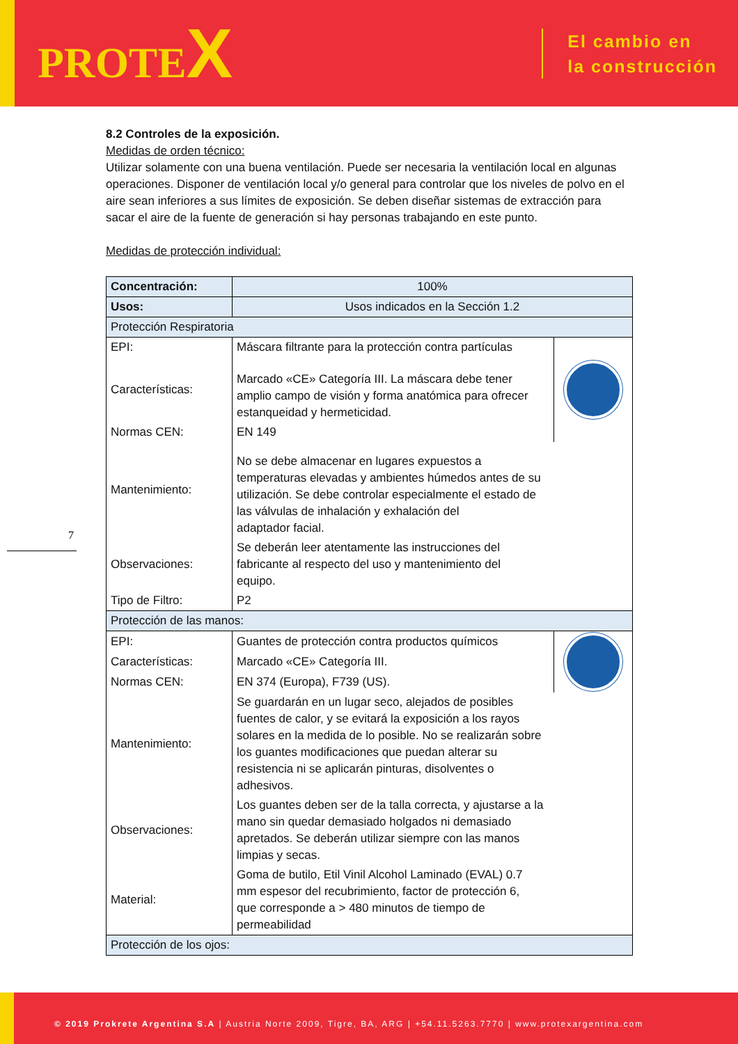PROTEX
El cambio en
la construcción
7
8.2 Controles de la exposición.
Medidas de orden técnico:
Utilizar solamente con una buena ventilación. Puede ser necesaria la ventilación local en algunas operaciones. Disponer de ventilación local y/o general para controlar que los niveles de polvo en el aire sean inferiores a sus límites de exposición. Se deben diseñar sistemas de extracción para sacar el aire de la fuente de generación si hay personas trabajando en este punto.
Medidas de protección individual:
| Concentración: | 100% | |
| Usos: | Usos indicados en la Sección 1.2 | |
| Protección Respiratoria | | |
| EPI: | Máscara filtrante para la protección contra partículas | |
| Características: | Marcado «CE» Categoría III. La máscara debe tener amplio campo de visión y forma anatómica para ofrecer estanqueidad y hermeticidad. | |
| Normas CEN: | EN 149 | |
| Mantenimiento: | No se debe almacenar en lugares expuestos a temperaturas elevadas y ambientes húmedos antes de su utilización. Se debe controlar especialmente el estado de las válvulas de inhalación y exhalación del adaptador facial. | |
| Observaciones: | Se deberán leer atentamente las instrucciones del fabricante al respecto del uso y mantenimiento del equipo. | |
| Tipo de Filtro: | P2 | |
| Protección de las manos: | | |
| EPI: | Guantes de protección contra productos químicos | |
| Características: | Marcado «CE» Categoría III. | |
| Normas CEN: | EN 374 (Europa), F739 (US). | |
| Mantenimiento: | Se guardarán en un lugar seco, alejados de posibles fuentes de calor, y se evitará la exposición a los rayos solares en la medida de lo posible. No se realizarán sobre los guantes modificaciones que puedan alterar su resistencia ni se aplicarán pinturas, disolventes o adhesivos. | |
| Observaciones: | Los guantes deben ser de la talla correcta, y ajustarse a la mano sin quedar demasiado holgados ni demasiado apretados. Se deberán utilizar siempre con las manos limpias y secas. | |
| Material: | Goma de butilo, Etil Vinil Alcohol Laminado (EVAL) 0.7 mm espesor del recubrimiento, factor de protección 6, que corresponde a > 480 minutos de tiempo de permeabilidad | |
| Protección de los ojos: | | |
© 2019 Prokrete Argentina S.A | Austria Norte 2009, Tigre, BA, ARG | +54.11.5263.7770 | www.protexargentina.com